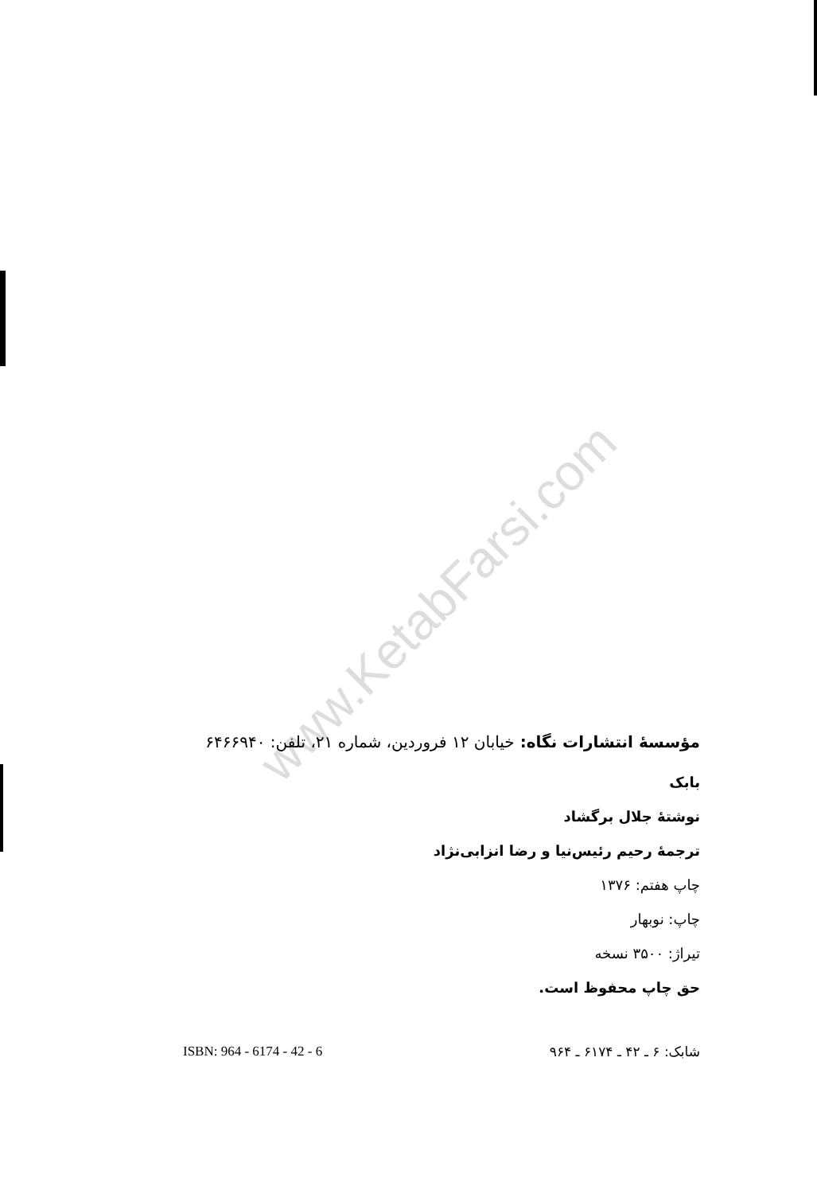www.KetabFarsi.com
مؤسسهٔ انتشارات نگاه: خیابان ۱۲ فروردین، شماره ۲۱، تلفن: ۶۴۶۶۹۴۰
بابک
نوشتهٔ جلال برگشاد
ترجمهٔ رحیم رئیس‌نیا و رضا انزابی‌نژاد
چاپ هفتم: ۱۳۷۶
چاپ: نوبهار
تیراژ: ۳۵۰۰ نسخه
حق چاپ محفوظ است.
شابک: ۶ ـ ۴۲ ـ ۶۱۷۴ ـ ۹۶۴ ISBN: 964 - 6174 - 42 - 6